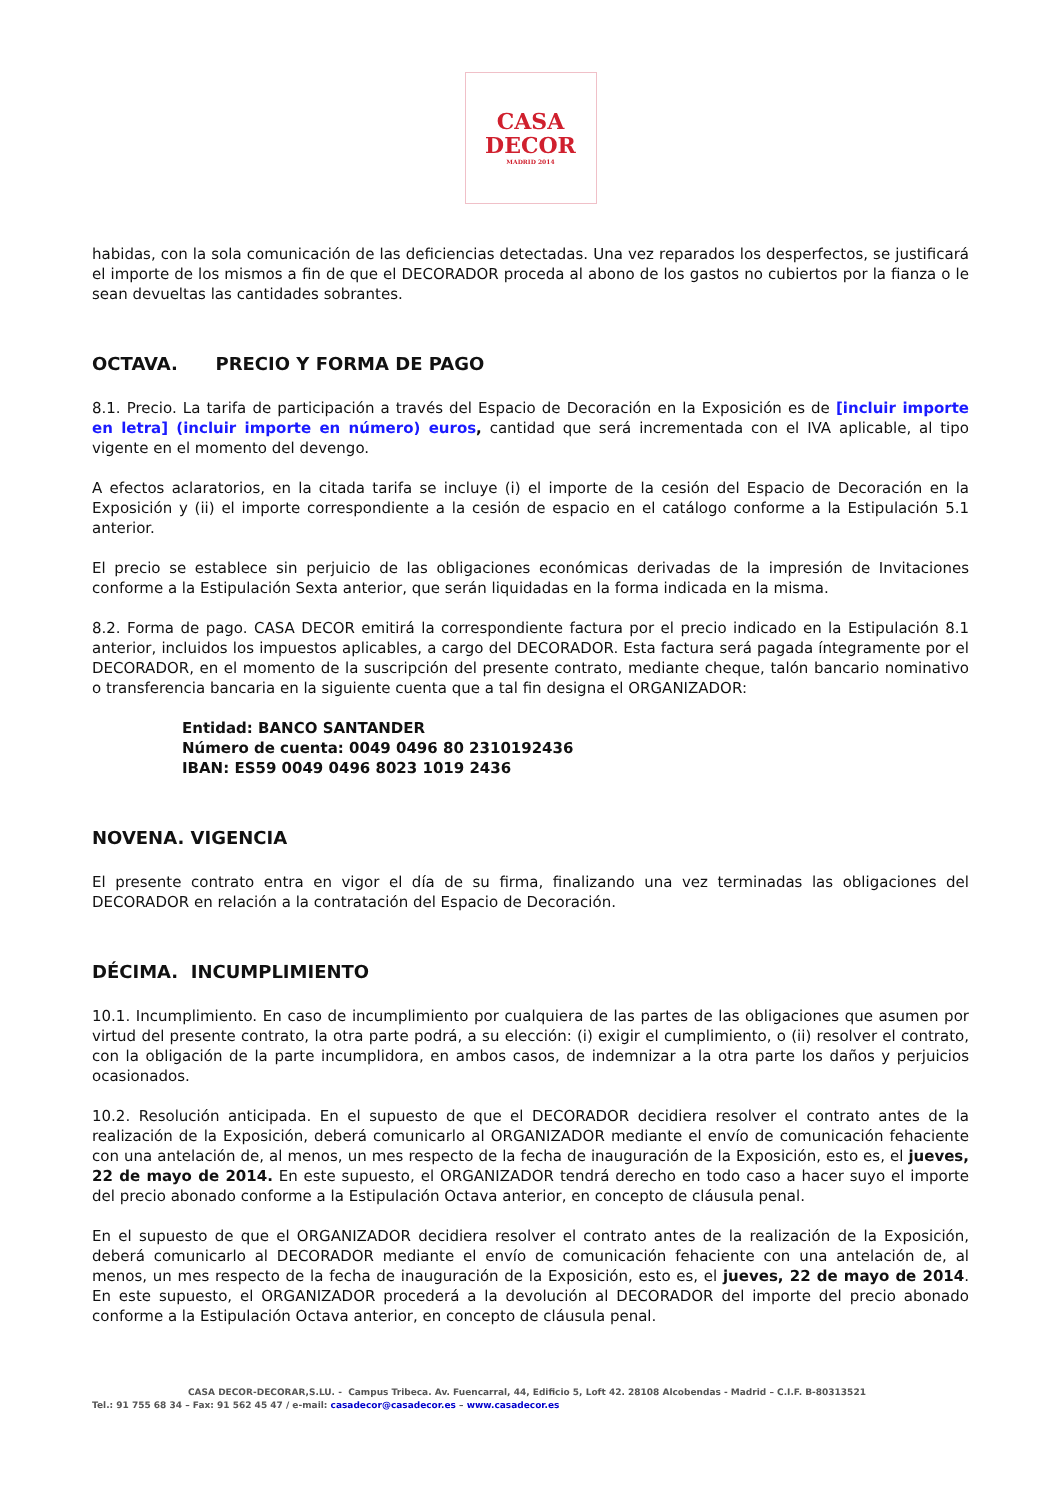CASA
DECOR
MADRID 2014
habidas, con la sola comunicación de las deficiencias detectadas. Una vez reparados los desperfectos, se justificará el importe de los mismos a fin de que el DECORADOR proceda al abono de los gastos no cubiertos por la fianza o le sean devueltas las cantidades sobrantes.
OCTAVA. PRECIO Y FORMA DE PAGO
8.1. Precio. La tarifa de participación a través del Espacio de Decoración en la Exposición es de [incluir importe en letra] (incluir importe en número) euros, cantidad que será incrementada con el IVA aplicable, al tipo vigente en el momento del devengo.
A efectos aclaratorios, en la citada tarifa se incluye (i) el importe de la cesión del Espacio de Decoración en la Exposición y (ii) el importe correspondiente a la cesión de espacio en el catálogo conforme a la Estipulación 5.1 anterior.
El precio se establece sin perjuicio de las obligaciones económicas derivadas de la impresión de Invitaciones conforme a la Estipulación Sexta anterior, que serán liquidadas en la forma indicada en la misma.
8.2. Forma de pago. CASA DECOR emitirá la correspondiente factura por el precio indicado en la Estipulación 8.1 anterior, incluidos los impuestos aplicables, a cargo del DECORADOR. Esta factura será pagada íntegramente por el DECORADOR, en el momento de la suscripción del presente contrato, mediante cheque, talón bancario nominativo o transferencia bancaria en la siguiente cuenta que a tal fin designa el ORGANIZADOR:
Entidad: BANCO SANTANDER
Número de cuenta: 0049 0496 80 2310192436
IBAN: ES59 0049 0496 8023 1019 2436
NOVENA. VIGENCIA
El presente contrato entra en vigor el día de su firma, finalizando una vez terminadas las obligaciones del DECORADOR en relación a la contratación del Espacio de Decoración.
DÉCIMA. INCUMPLIMIENTO
10.1. Incumplimiento. En caso de incumplimiento por cualquiera de las partes de las obligaciones que asumen por virtud del presente contrato, la otra parte podrá, a su elección: (i) exigir el cumplimiento, o (ii) resolver el contrato, con la obligación de la parte incumplidora, en ambos casos, de indemnizar a la otra parte los daños y perjuicios ocasionados.
10.2. Resolución anticipada. En el supuesto de que el DECORADOR decidiera resolver el contrato antes de la realización de la Exposición, deberá comunicarlo al ORGANIZADOR mediante el envío de comunicación fehaciente con una antelación de, al menos, un mes respecto de la fecha de inauguración de la Exposición, esto es, el jueves, 22 de mayo de 2014. En este supuesto, el ORGANIZADOR tendrá derecho en todo caso a hacer suyo el importe del precio abonado conforme a la Estipulación Octava anterior, en concepto de cláusula penal.
En el supuesto de que el ORGANIZADOR decidiera resolver el contrato antes de la realización de la Exposición, deberá comunicarlo al DECORADOR mediante el envío de comunicación fehaciente con una antelación de, al menos, un mes respecto de la fecha de inauguración de la Exposición, esto es, el jueves, 22 de mayo de 2014. En este supuesto, el ORGANIZADOR procederá a la devolución al DECORADOR del importe del precio abonado conforme a la Estipulación Octava anterior, en concepto de cláusula penal.
CASA DECOR-DECORAR,S.LU. - Campus Tribeca. Av. Fuencarral, 44, Edificio 5, Loft 42. 28108 Alcobendas - Madrid – C.I.F. B-80313521
Tel.: 91 755 68 34 – Fax: 91 562 45 47 / e-mail: casadecor@casadecor.es – www.casadecor.es